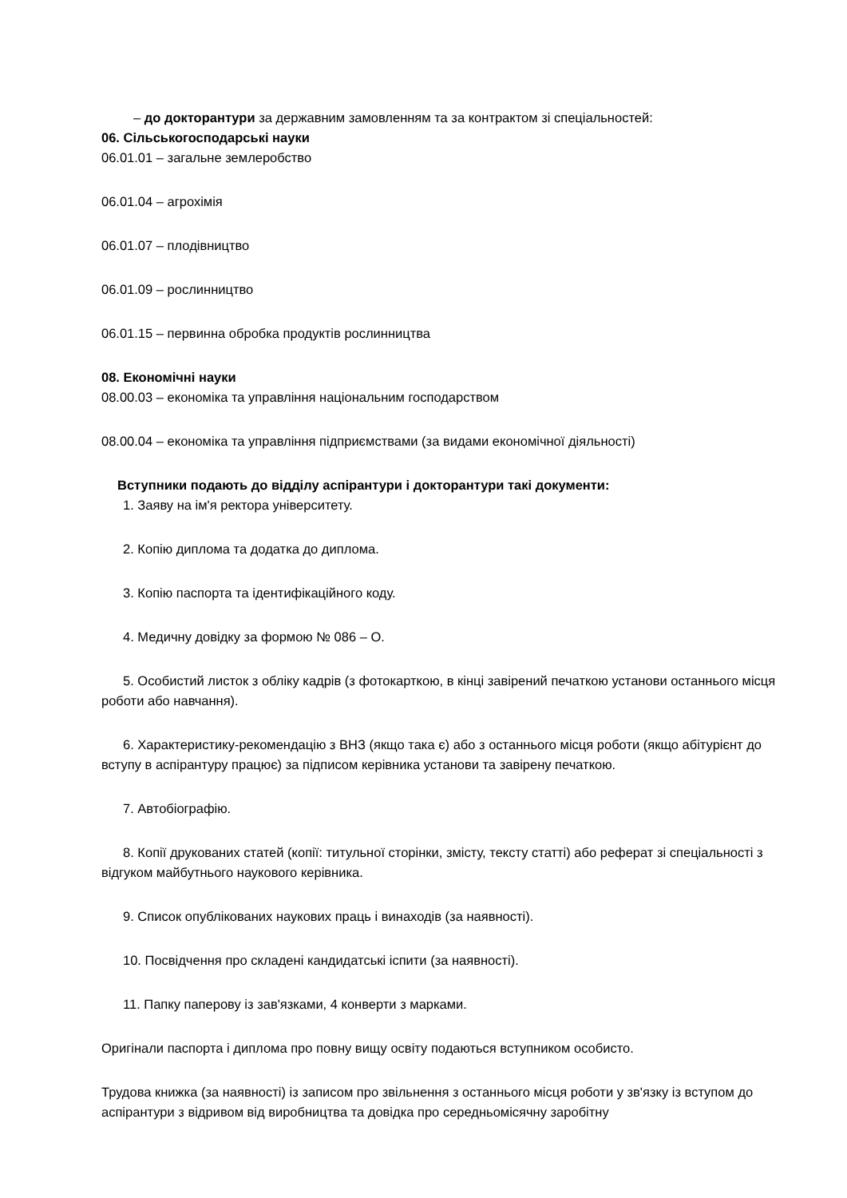– до докторантури за державним замовленням та за контрактом зі спеціальностей:
06. Сільськогосподарські науки
06.01.01 – загальне землеробство
06.01.04 – агрохімія
06.01.07 – плодівництво
06.01.09 – рослинництво
06.01.15 – первинна обробка продуктів рослинництва
08. Економічні науки
08.00.03 – економіка та управління національним господарством
08.00.04 – економіка та управління підприємствами (за видами економічної діяльності)
Вступники подають до відділу аспірантури і докторантури такі документи:
1. Заяву на ім'я ректора університету.
2. Копію диплома та додатка до диплома.
3. Копію паспорта та ідентифікаційного коду.
4. Медичну довідку за формою № 086 – О.
5. Особистий листок з обліку кадрів (з фотокарткою, в кінці завірений печаткою установи останнього місця роботи або навчання).
6. Характеристику-рекомендацію з ВНЗ (якщо така є) або з останнього місця роботи (якщо абітурієнт до вступу в аспірантуру працює) за підписом керівника установи та завірену печаткою.
7. Автобіографію.
8. Копії друкованих статей (копії: титульної сторінки, змісту, тексту статті) або реферат зі спеціальності з відгуком майбутнього наукового керівника.
9. Список опублікованих наукових праць і винаходів (за наявності).
10. Посвідчення про складені кандидатські іспити (за наявності).
11. Папку паперову із зав'язками, 4 конверти з марками.
Оригінали паспорта і диплома про повну вищу освіту подаються вступником особисто.
Трудова книжка (за наявності) із записом про звільнення з останнього місця роботи у зв'язку із вступом до аспірантури з відривом від виробництва та довідка про середньомісячну заробітну